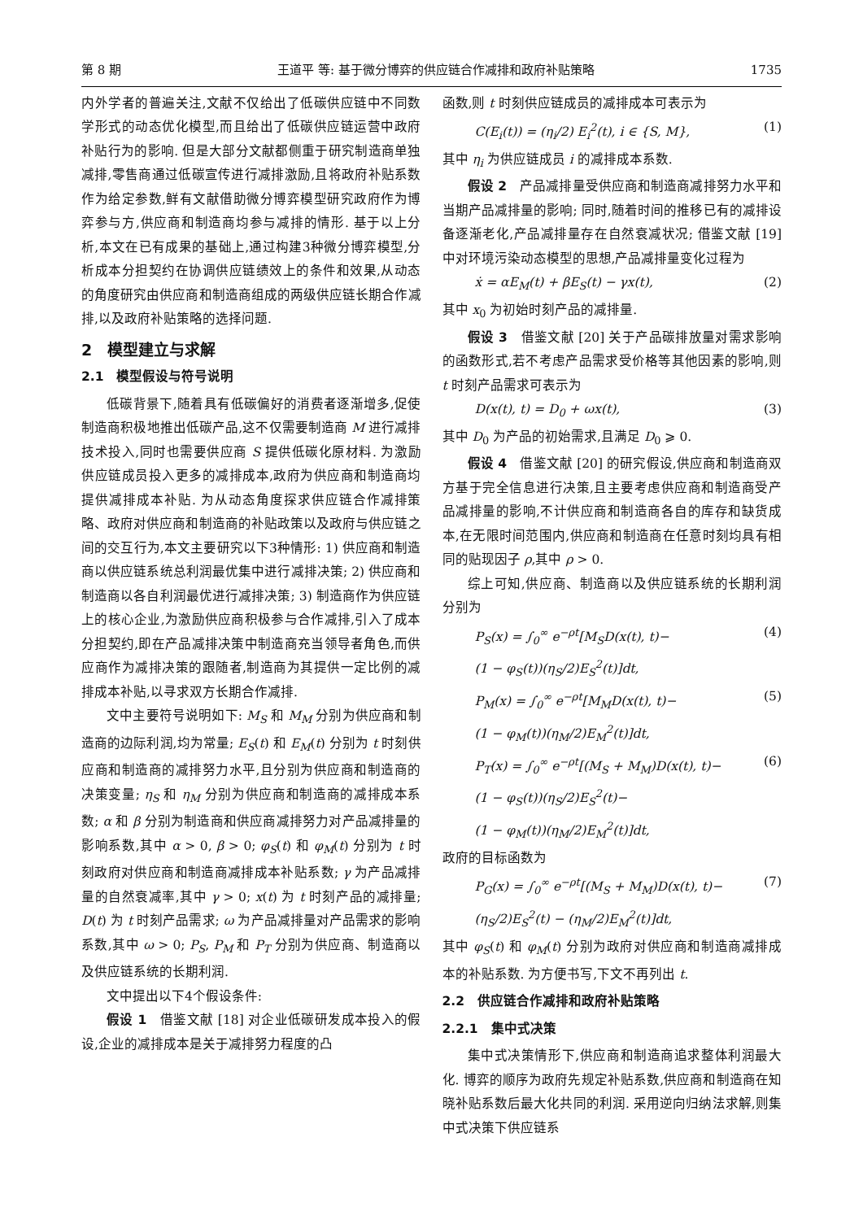第 8 期 王道平 等: 基于微分博弈的供应链合作减排和政府补贴策略 1735
内外学者的普遍关注,文献不仅给出了低碳供应链中不同数学形式的动态优化模型,而且给出了低碳供应链运营中政府补贴行为的影响. 但是大部分文献都侧重于研究制造商单独减排,零售商通过低碳宣传进行减排激励,且将政府补贴系数作为给定参数,鲜有文献借助微分博弈模型研究政府作为博弈参与方,供应商和制造商均参与减排的情形. 基于以上分析,本文在已有成果的基础上,通过构建3种微分博弈模型,分析成本分担契约在协调供应链绩效上的条件和效果,从动态的角度研究由供应商和制造商组成的两级供应链长期合作减排,以及政府补贴策略的选择问题.
2　模型建立与求解
2.1　模型假设与符号说明
低碳背景下,随着具有低碳偏好的消费者逐渐增多,促使制造商积极地推出低碳产品,这不仅需要制造商 M 进行减排技术投入,同时也需要供应商 S 提供低碳化原材料. 为激励供应链成员投入更多的减排成本,政府为供应商和制造商均提供减排成本补贴. 为从动态角度探求供应链合作减排策略、政府对供应商和制造商的补贴政策以及政府与供应链之间的交互行为,本文主要研究以下3种情形: 1) 供应商和制造商以供应链系统总利润最优集中进行减排决策; 2) 供应商和制造商以各自利润最优进行减排决策; 3) 制造商作为供应链上的核心企业,为激励供应商积极参与合作减排,引入了成本分担契约,即在产品减排决策中制造商充当领导者角色,而供应商作为减排决策的跟随者,制造商为其提供一定比例的减排成本补贴,以寻求双方长期合作减排.
文中主要符号说明如下: M<sub>S</sub> 和 M<sub>M</sub> 分别为供应商和制造商的边际利润,均为常量; E<sub>S</sub>(t) 和 E<sub>M</sub>(t) 分别为 t 时刻供应商和制造商的减排努力水平,且分别为供应商和制造商的决策变量; η<sub>S</sub> 和 η<sub>M</sub> 分别为供应商和制造商的减排成本系数; α 和 β 分别为制造商和供应商减排努力对产品减排量的影响系数,其中 α > 0, β > 0; φ<sub>S</sub>(t) 和 φ<sub>M</sub>(t) 分别为 t 时刻政府对供应商和制造商减排成本补贴系数; γ 为产品减排量的自然衰减率,其中 γ > 0; x(t) 为 t 时刻产品的减排量; D(t) 为 t 时刻产品需求; ω 为产品减排量对产品需求的影响系数,其中 ω > 0; P<sub>S</sub>, P<sub>M</sub> 和 P<sub>T</sub> 分别为供应商、制造商以及供应链系统的长期利润.
文中提出以下4个假设条件:
假设 1　借鉴文献 [18] 对企业低碳研发成本投入的假设,企业的减排成本是关于减排努力程度的凸
函数,则 t 时刻供应链成员的减排成本可表示为
C(E<sub>i</sub>(t)) = (η<sub>i</sub>/2) E<sub>i</sub><sup>2</sup>(t), i ∈ {S, M}, (1)
其中 η<sub>i</sub> 为供应链成员 i 的减排成本系数.
假设 2　产品减排量受供应商和制造商减排努力水平和当期产品减排量的影响; 同时,随着时间的推移已有的减排设备逐渐老化,产品减排量存在自然衰减状况; 借鉴文献 [19] 中对环境污染动态模型的思想,产品减排量变化过程为
ẋ = αE<sub>M</sub>(t) + βE<sub>S</sub>(t) − γx(t), (2)
其中 x<sub>0</sub> 为初始时刻产品的减排量.
假设 3　借鉴文献 [20] 关于产品碳排放量对需求影响的函数形式,若不考虑产品需求受价格等其他因素的影响,则 t 时刻产品需求可表示为
D(x(t), t) = D<sub>0</sub> + ωx(t), (3)
其中 D<sub>0</sub> 为产品的初始需求,且满足 D<sub>0</sub> ⩾ 0.
假设 4　借鉴文献 [20] 的研究假设,供应商和制造商双方基于完全信息进行决策,且主要考虑供应商和制造商受产品减排量的影响,不计供应商和制造商各自的库存和缺货成本,在无限时间范围内,供应商和制造商在任意时刻均具有相同的贴现因子 ρ,其中 ρ > 0.
综上可知,供应商、制造商以及供应链系统的长期利润分别为
P<sub>S</sub>(x) = ∫<sub>0</sub><sup>∞</sup> e<sup>−ρt</sup>[M<sub>S</sub>D(x(t), t)−
(1 − φ<sub>S</sub>(t))(η<sub>S</sub>/2)E<sub>S</sub><sup>2</sup>(t)]dt, (4)
P<sub>M</sub>(x) = ∫<sub>0</sub><sup>∞</sup> e<sup>−ρt</sup>[M<sub>M</sub>D(x(t), t)−
(1 − φ<sub>M</sub>(t))(η<sub>M</sub>/2)E<sub>M</sub><sup>2</sup>(t)]dt, (5)
P<sub>T</sub>(x) = ∫<sub>0</sub><sup>∞</sup> e<sup>−ρt</sup>[(M<sub>S</sub> + M<sub>M</sub>)D(x(t), t)−
(1 − φ<sub>S</sub>(t))(η<sub>S</sub>/2)E<sub>S</sub><sup>2</sup>(t)−
(1 − φ<sub>M</sub>(t))(η<sub>M</sub>/2)E<sub>M</sub><sup>2</sup>(t)]dt, (6)
政府的目标函数为
P<sub>G</sub>(x) = ∫<sub>0</sub><sup>∞</sup> e<sup>−ρt</sup>[(M<sub>S</sub> + M<sub>M</sub>)D(x(t), t)−
(η<sub>S</sub>/2)E<sub>S</sub><sup>2</sup>(t) − (η<sub>M</sub>/2)E<sub>M</sub><sup>2</sup>(t)]dt, (7)
其中 φ<sub>S</sub>(t) 和 φ<sub>M</sub>(t) 分别为政府对供应商和制造商减排成本的补贴系数. 为方便书写,下文不再列出 t.
2.2　供应链合作减排和政府补贴策略
2.2.1　集中式决策
集中式决策情形下,供应商和制造商追求整体利润最大化. 博弈的顺序为政府先规定补贴系数,供应商和制造商在知晓补贴系数后最大化共同的利润. 采用逆向归纳法求解,则集中式决策下供应链系